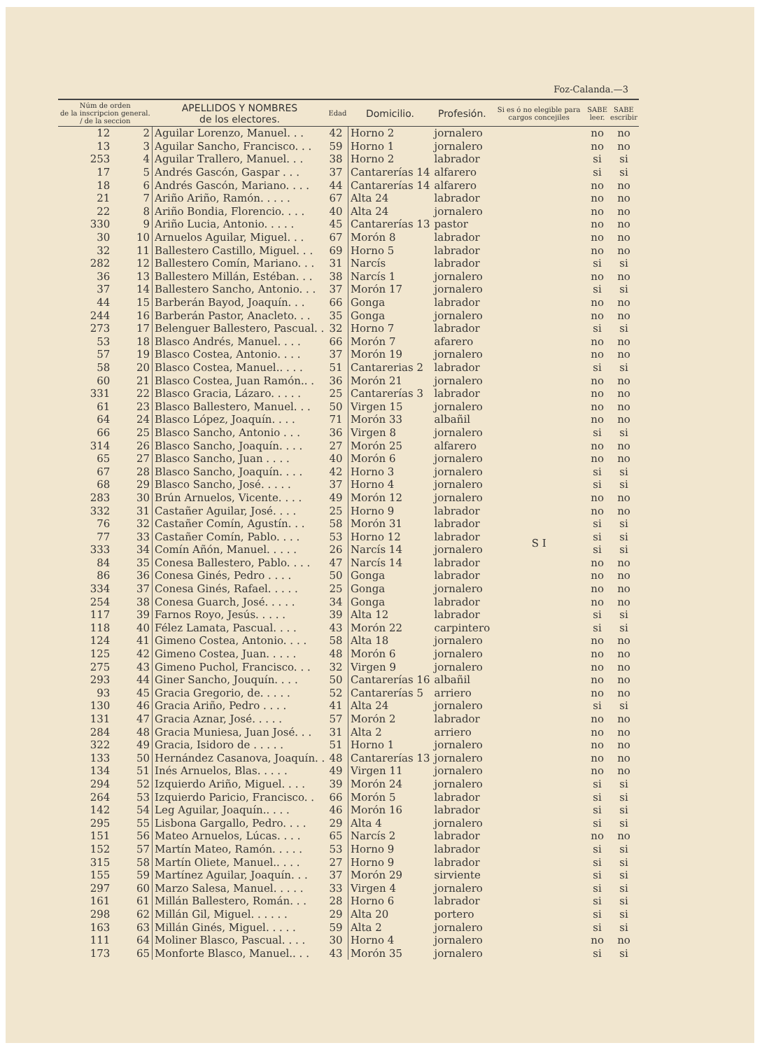Foz-Calanda.—3
| Núm de orden de la inscripcion general. / de la seccion | | APELLIDOS Y NOMBRES de los electores. | Edad | Domicilio. | Profesión. | Si es ó no elegible para cargos concejiles | SABE leer. | SABE escribir |
| --- | --- | --- | --- | --- | --- | --- | --- | --- |
| 12 | 2 | Aguilar Lorenzo, Manuel. . . | 42 | Horno 2 | jornalero | S I | no | no |
| 13 | 3 | Aguilar Sancho, Francisco. . . | 59 | Horno 1 | jornalero | | no | no |
| 253 | 4 | Aguilar Trallero, Manuel. . . | 38 | Horno 2 | labrador | | si | si |
| 17 | 5 | Andrés Gascón, Gaspar . . . | 37 | Cantarerías 14 | alfarero | | si | si |
| 18 | 6 | Andrés Gascón, Mariano. . . . | 44 | Cantarerías 14 | alfarero | | no | no |
| 21 | 7 | Ariño Ariño, Ramón. . . . . | 67 | Alta 24 | labrador | | no | no |
| 22 | 8 | Ariño Bondia, Florencio. . . . | 40 | Alta 24 | jornalero | | no | no |
| 330 | 9 | Ariño Lucia, Antonio. . . . . | 45 | Cantarerías 13 | pastor | | no | no |
| 30 | 10 | Arnuelos Aguilar, Miguel. . . | 67 | Morón 8 | labrador | | no | no |
| 32 | 11 | Ballestero Castillo, Miguel. . . | 69 | Horno 5 | labrador | | no | no |
| 282 | 12 | Ballestero Comín, Mariano. . . | 31 | Narcís | labrador | | si | si |
| 36 | 13 | Ballestero Millán, Estéban. . . | 38 | Narcís 1 | jornalero | | no | no |
| 37 | 14 | Ballestero Sancho, Antonio. . . | 37 | Morón 17 | jornalero | | si | si |
| 44 | 15 | Barberán Bayod, Joaquín. . . | 66 | Gonga | labrador | | no | no |
| 244 | 16 | Barberán Pastor, Anacleto. . . | 35 | Gonga | jornalero | | no | no |
| 273 | 17 | Belenguer Ballestero, Pascual. . | 32 | Horno 7 | labrador | | si | si |
| 53 | 18 | Blasco Andrés, Manuel. . . . | 66 | Morón 7 | afarero | | no | no |
| 57 | 19 | Blasco Costea, Antonio. . . . | 37 | Morón 19 | jornalero | | no | no |
| 58 | 20 | Blasco Costea, Manuel.. . . . | 51 | Cantarerias 2 | labrador | | si | si |
| 60 | 21 | Blasco Costea, Juan Ramón.. . | 36 | Morón 21 | jornalero | | no | no |
| 331 | 22 | Blasco Gracia, Lázaro. . . . . | 25 | Cantarerías 3 | labrador | | no | no |
| 61 | 23 | Blasco Ballestero, Manuel. . . | 50 | Virgen 15 | jornalero | | no | no |
| 64 | 24 | Blasco López, Joaquín. . . . | 71 | Morón 33 | albañil | | no | no |
| 66 | 25 | Blasco Sancho, Antonio . . . | 36 | Virgen 8 | jornalero | | si | si |
| 314 | 26 | Blasco Sancho, Joaquín. . . . | 27 | Morón 25 | alfarero | | no | no |
| 65 | 27 | Blasco Sancho, Juan . . . . | 40 | Morón 6 | jornalero | | no | no |
| 67 | 28 | Blasco Sancho, Joaquín. . . . | 42 | Horno 3 | jornalero | | si | si |
| 68 | 29 | Blasco Sancho, José. . . . . | 37 | Horno 4 | jornalero | | si | si |
| 283 | 30 | Brún Arnuelos, Vicente. . . . | 49 | Morón 12 | jornalero | | no | no |
| 332 | 31 | Castañer Aguilar, José. . . . | 25 | Horno 9 | labrador | | no | no |
| 76 | 32 | Castañer Comín, Agustín. . . | 58 | Morón 31 | labrador | | si | si |
| 77 | 33 | Castañer Comín, Pablo. . . . | 53 | Horno 12 | labrador | | si | si |
| 333 | 34 | Comín Añón, Manuel. . . . . | 26 | Narcís 14 | jornalero | | si | si |
| 84 | 35 | Conesa Ballestero, Pablo. . . . | 47 | Narcís 14 | labrador | | no | no |
| 86 | 36 | Conesa Ginés, Pedro . . . . | 50 | Gonga | labrador | | no | no |
| 334 | 37 | Conesa Ginés, Rafael. . . . . | 25 | Gonga | jornalero | | no | no |
| 254 | 38 | Conesa Guarch, José. . . . . | 34 | Gonga | labrador | | no | no |
| 117 | 39 | Farnos Royo, Jesús. . . . . | 39 | Alta 12 | labrador | | si | si |
| 118 | 40 | Félez Lamata, Pascual. . . . | 43 | Morón 22 | carpintero | | si | si |
| 124 | 41 | Gimeno Costea, Antonio. . . . | 58 | Alta 18 | jornalero | | no | no |
| 125 | 42 | Gimeno Costea, Juan. . . . . | 48 | Morón 6 | jornalero | | no | no |
| 275 | 43 | Gimeno Puchol, Francisco. . . | 32 | Virgen 9 | jornalero | | no | no |
| 293 | 44 | Giner Sancho, Jouquín. . . . | 50 | Cantarerías 16 | albañil | | no | no |
| 93 | 45 | Gracia Gregorio, de. . . . . | 52 | Cantarerías 5 | arriero | | no | no |
| 130 | 46 | Gracia Ariño, Pedro . . . . | 41 | Alta 24 | jornalero | | si | si |
| 131 | 47 | Gracia Aznar, José. . . . . | 57 | Morón 2 | labrador | | no | no |
| 284 | 48 | Gracia Muniesa, Juan José. . . | 31 | Alta 2 | arriero | | no | no |
| 322 | 49 | Gracia, Isidoro de . . . . . | 51 | Horno 1 | jornalero | | no | no |
| 133 | 50 | Hernández Casanova, Joaquín. . | 48 | Cantarerías 13 | jornalero | | no | no |
| 134 | 51 | Inés Arnuelos, Blas. . . . . | 49 | Virgen 11 | jornalero | | no | no |
| 294 | 52 | Izquierdo Ariño, Miguel. . . . | 39 | Morón 24 | jornalero | | si | si |
| 264 | 53 | Izquierdo Paricio, Francisco. . | 66 | Morón 5 | labrador | | si | si |
| 142 | 54 | Leg Aguilar, Joaquín.. . . . | 46 | Morón 16 | labrador | | si | si |
| 295 | 55 | Lisbona Gargallo, Pedro. . . . | 29 | Alta 4 | jornalero | | si | si |
| 151 | 56 | Mateo Arnuelos, Lúcas. . . . | 65 | Narcís 2 | labrador | | no | no |
| 152 | 57 | Martín Mateo, Ramón. . . . . | 53 | Horno 9 | labrador | | si | si |
| 315 | 58 | Martín Oliete, Manuel.. . . . | 27 | Horno 9 | labrador | | si | si |
| 155 | 59 | Martínez Aguilar, Joaquín. . . | 37 | Morón 29 | sirviente | | si | si |
| 297 | 60 | Marzo Salesa, Manuel. . . . . | 33 | Virgen 4 | jornalero | | si | si |
| 161 | 61 | Millán Ballestero, Román. . . | 28 | Horno 6 | labrador | | si | si |
| 298 | 62 | Millán Gil, Miguel. . . . . . | 29 | Alta 20 | portero | | si | si |
| 163 | 63 | Millán Ginés, Miguel. . . . . | 59 | Alta 2 | jornalero | | si | si |
| 111 | 64 | Moliner Blasco, Pascual. . . . | 30 | Horno 4 | jornalero | | no | no |
| 173 | 65 | Monforte Blasco, Manuel.. . . | 43 | Morón 35 | jornalero | | si | si |